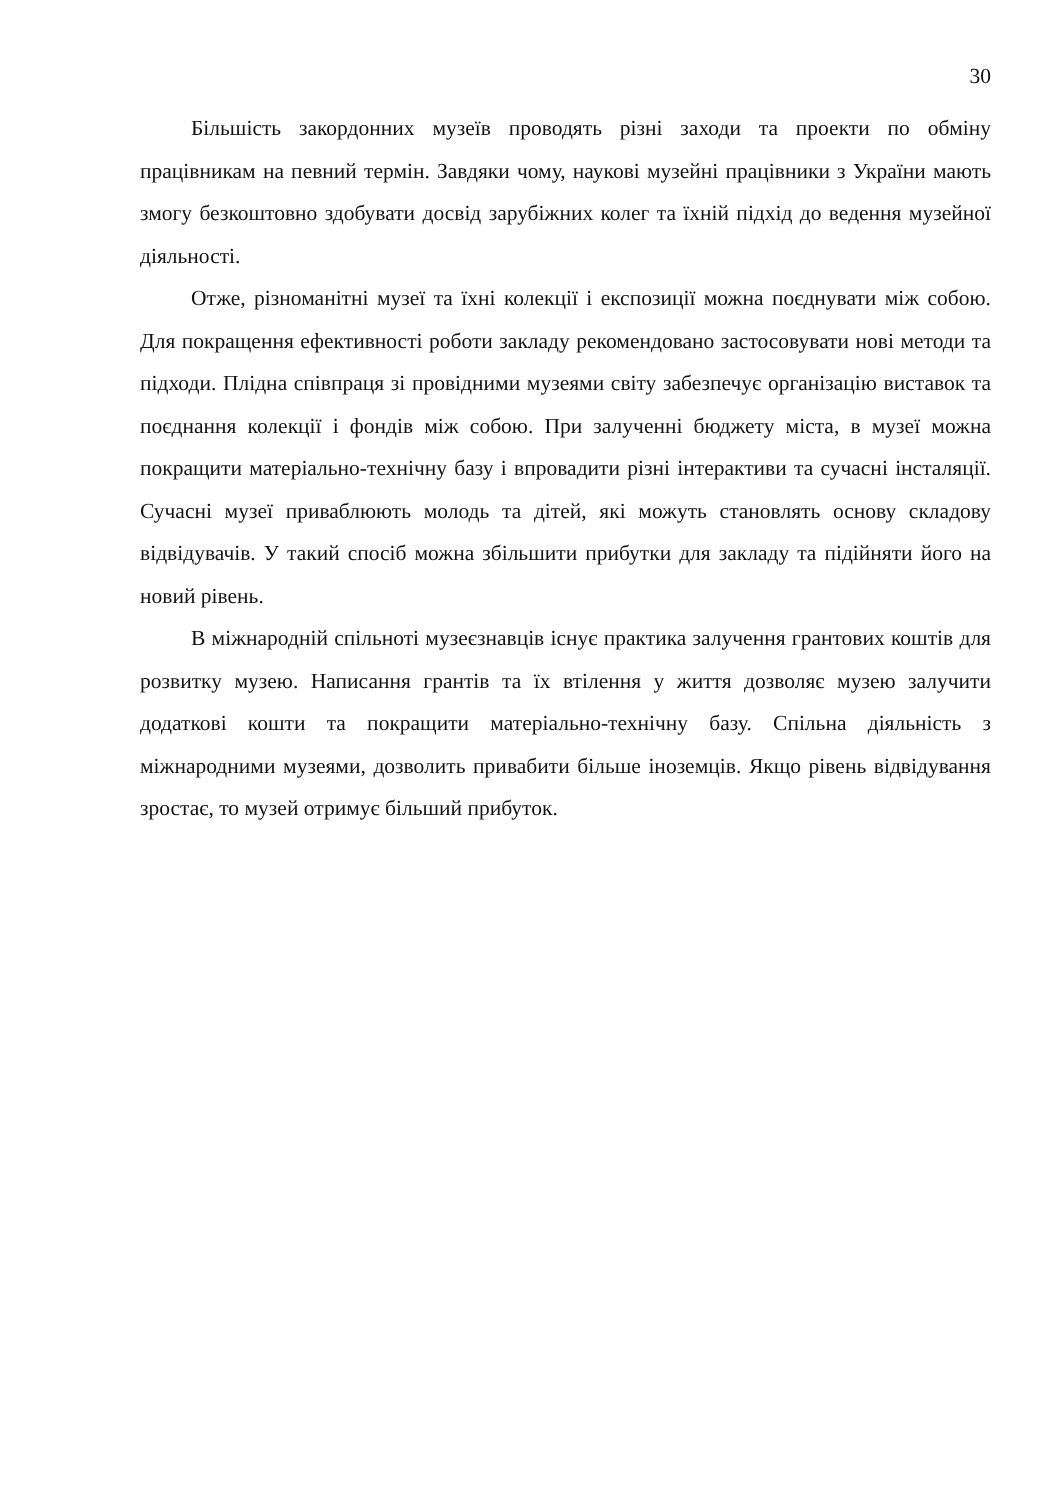30
Більшість закордонних музеїв проводять різні заходи та проекти по обміну працівникам на певний термін. Завдяки чому, наукові музейні працівники з України мають змогу безкоштовно здобувати досвід зарубіжних колег та їхній підхід до ведення музейної діяльності.
Отже, різноманітні музеї та їхні колекції і експозиції можна поєднувати між собою. Для покращення ефективності роботи закладу рекомендовано застосовувати нові методи та підходи. Плідна співпраця зі провідними музеями світу забезпечує організацію виставок та поєднання колекції і фондів між собою. При залученні бюджету міста, в музеї можна покращити матеріально-технічну базу і впровадити різні інтерактиви та сучасні інсталяції. Сучасні музеї приваблюють молодь та дітей, які можуть становлять основу складову відвідувачів. У такий спосіб можна збільшити прибутки для закладу та підійняти його на новий рівень.
В міжнародній спільноті музеєзнавців існує практика залучення грантових коштів для розвитку музею. Написання грантів та їх втілення у життя дозволяє музею залучити додаткові кошти та покращити матеріально-технічну базу. Спільна діяльність з міжнародними музеями, дозволить привабити більше іноземців. Якщо рівень відвідування зростає, то музей отримує більший прибуток.